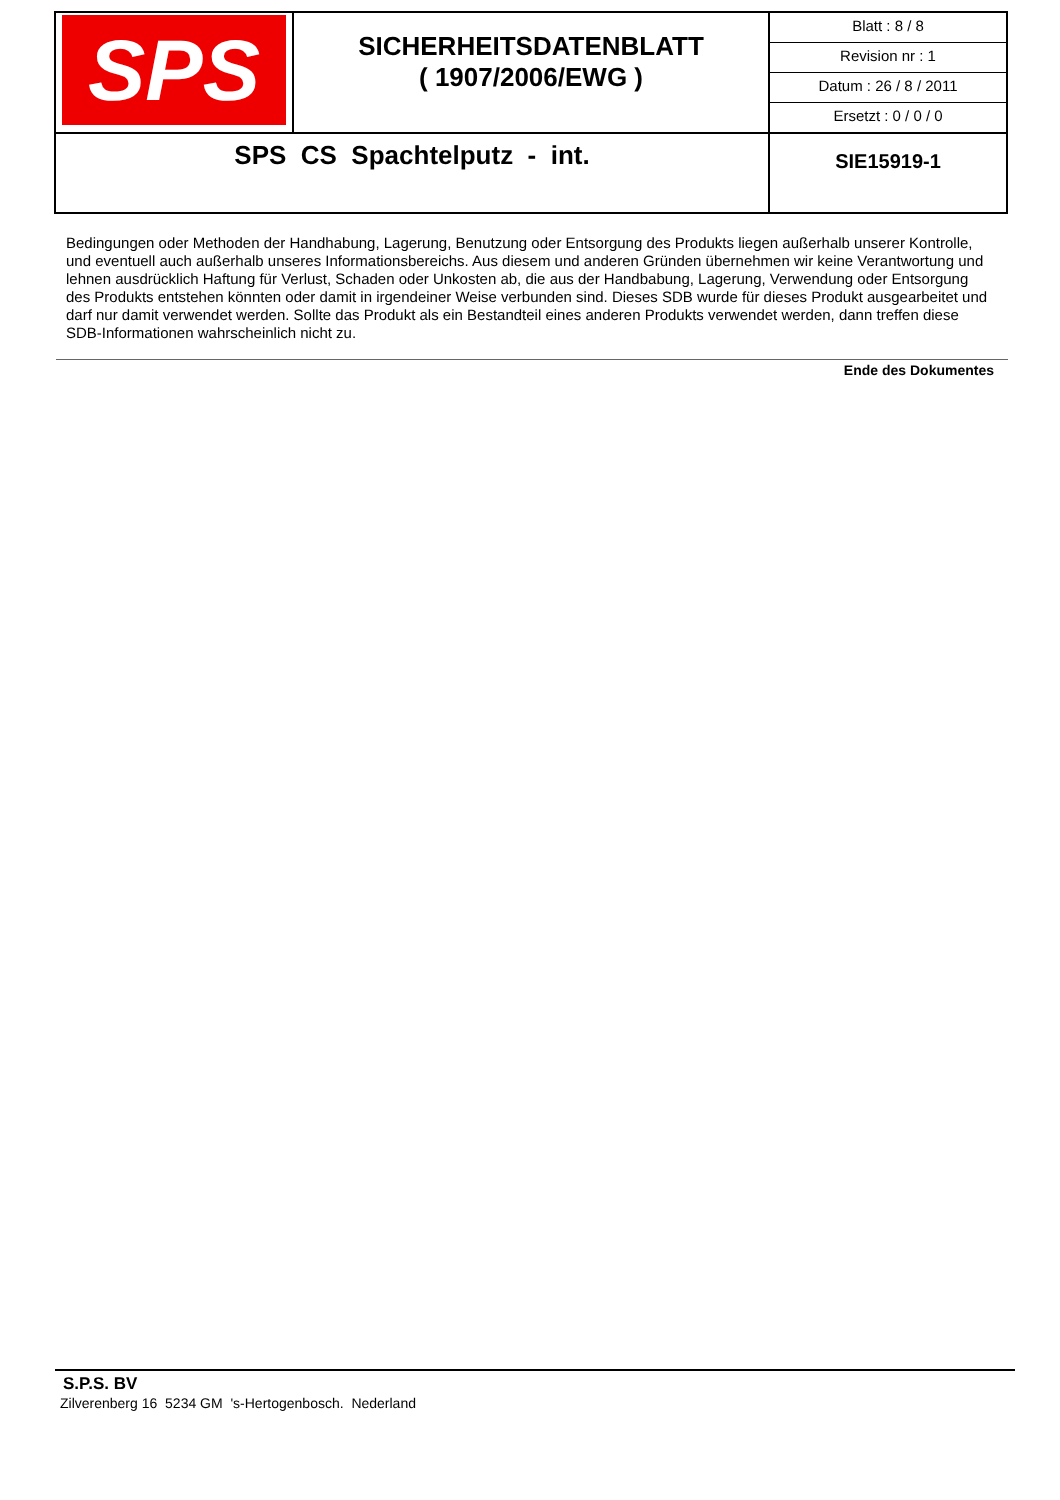| SPS | SICHERHEITSDATENBLATT ( 1907/2006/EWG ) | Blatt : 8 / 8 Revision nr : 1 Datum : 26 / 8 / 2011 Ersetzt : 0 / 0 / 0 |
| SPS CS Spachtelputz - int. | | SIE15919-1 |
Bedingungen oder Methoden der Handhabung, Lagerung, Benutzung oder Entsorgung des Produkts liegen außerhalb unserer Kontrolle, und eventuell auch außerhalb unseres Informationsbereichs. Aus diesem und anderen Gründen übernehmen wir keine Verantwortung und lehnen ausdrücklich Haftung für Verlust, Schaden oder Unkosten ab, die aus der Handbabung, Lagerung, Verwendung oder Entsorgung des Produkts entstehen könnten oder damit in irgendeiner Weise verbunden sind. Dieses SDB wurde für dieses Produkt ausgearbeitet und darf nur damit verwendet werden. Sollte das Produkt als ein Bestandteil eines anderen Produkts verwendet werden, dann treffen diese SDB-Informationen wahrscheinlich nicht zu.
Ende des Dokumentes
S.P.S. BV
Zilverenberg 16 5234 GM 's-Hertogenbosch. Nederland